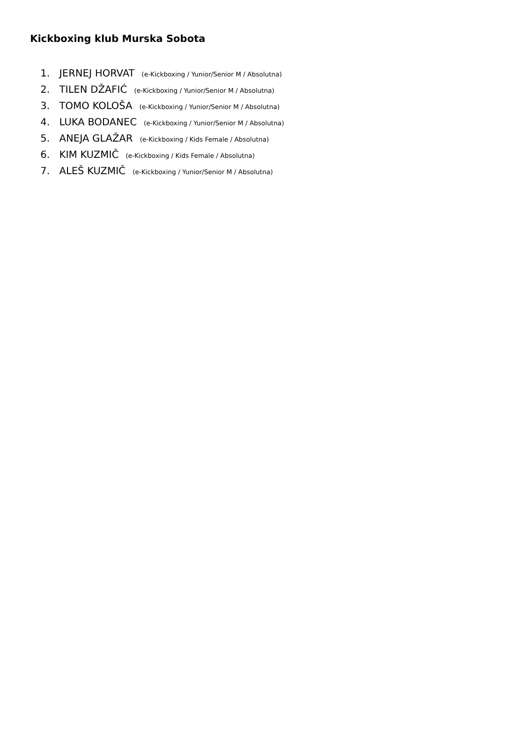Kickboxing klub Murska Sobota
1. JERNEJ HORVAT (e-Kickboxing / Yunior/Senior M / Absolutna)
2. TILEN DŽAFIĆ (e-Kickboxing / Yunior/Senior M / Absolutna)
3. TOMO KOLOŠA (e-Kickboxing / Yunior/Senior M / Absolutna)
4. LUKA BODANEC (e-Kickboxing / Yunior/Senior M / Absolutna)
5. ANEJA GLAŽAR (e-Kickboxing / Kids Female / Absolutna)
6. KIM KUZMIČ (e-Kickboxing / Kids Female / Absolutna)
7. ALEŠ KUZMIČ (e-Kickboxing / Yunior/Senior M / Absolutna)